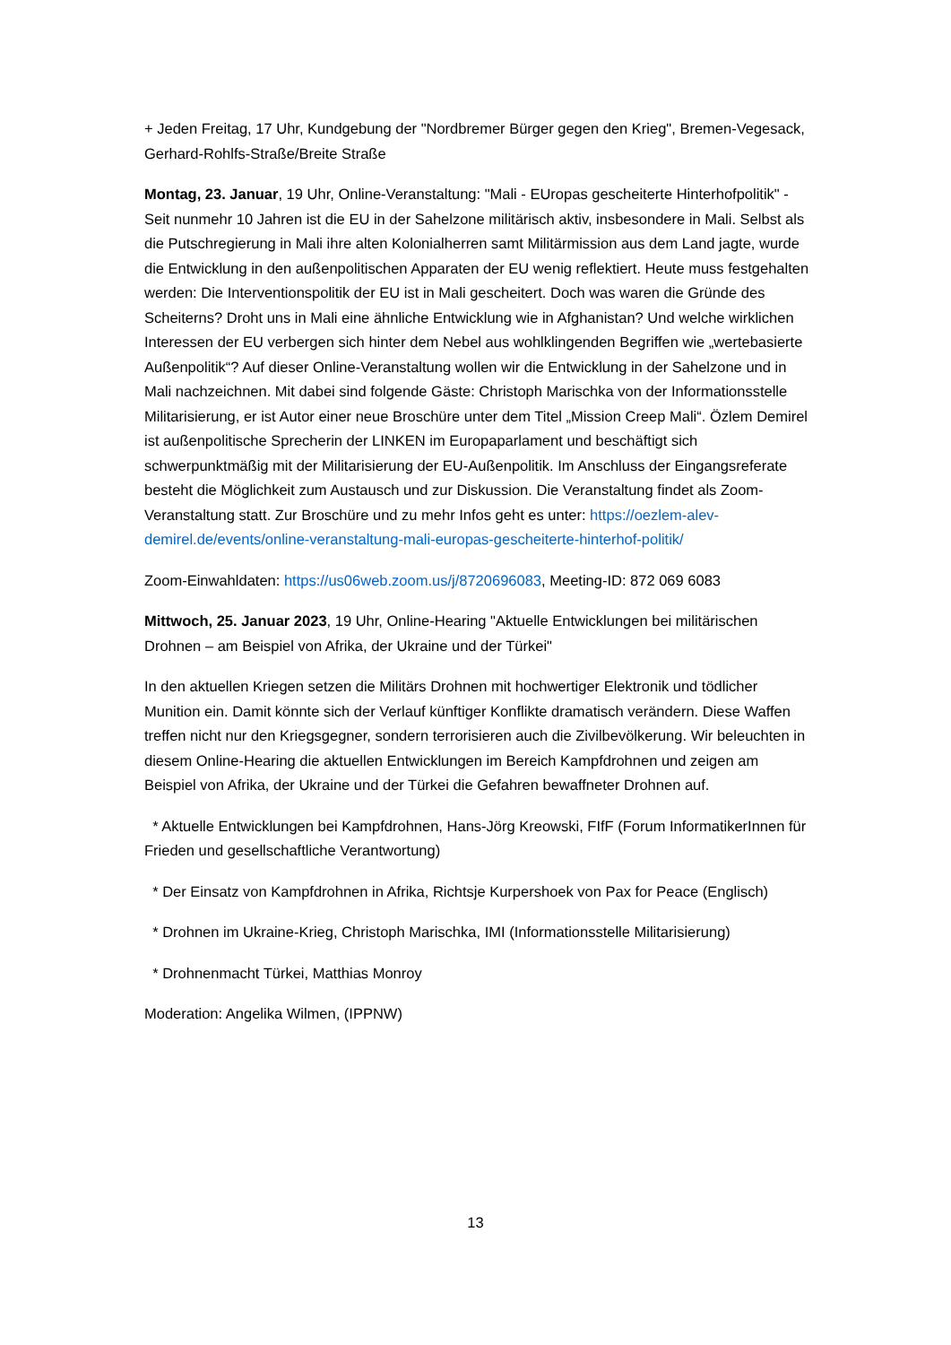+ Jeden Freitag, 17 Uhr, Kundgebung der "Nordbremer Bürger gegen den Krieg", Bremen-Vegesack, Gerhard-Rohlfs-Straße/Breite Straße
Montag, 23. Januar, 19 Uhr, Online-Veranstaltung: "Mali - EUropas gescheiterte Hinterhofpolitik" - Seit nunmehr 10 Jahren ist die EU in der Sahelzone militärisch aktiv, insbesondere in Mali. Selbst als die Putschregierung in Mali ihre alten Kolonialherren samt Militärmission aus dem Land jagte, wurde die Entwicklung in den außenpolitischen Apparaten der EU wenig reflektiert. Heute muss festgehalten werden: Die Interventionspolitik der EU ist in Mali gescheitert. Doch was waren die Gründe des Scheiterns? Droht uns in Mali eine ähnliche Entwicklung wie in Afghanistan? Und welche wirklichen Interessen der EU verbergen sich hinter dem Nebel aus wohlklingenden Begriffen wie „wertebasierte Außenpolitik“? Auf dieser Online-Veranstaltung wollen wir die Entwicklung in der Sahelzone und in Mali nachzeichnen. Mit dabei sind folgende Gäste: Christoph Marischka von der Informationsstelle Militarisierung, er ist Autor einer neue Broschüre unter dem Titel „Mission Creep Mali“. Özlem Demirel ist außenpolitische Sprecherin der LINKEN im Europaparlament und beschäftigt sich schwerpunktmäßig mit der Militarisierung der EU-Außenpolitik. Im Anschluss der Eingangsreferate besteht die Möglichkeit zum Austausch und zur Diskussion. Die Veranstaltung findet als Zoom-Veranstaltung statt. Zur Broschüre und zu mehr Infos geht es unter: https://oezlem-alev-demirel.de/events/online-veranstaltung-mali-europas-gescheiterte-hinterhof-politik/
Zoom-Einwahldaten: https://us06web.zoom.us/j/8720696083, Meeting-ID: 872 069 6083
Mittwoch, 25. Januar 2023, 19 Uhr, Online-Hearing "Aktuelle Entwicklungen bei militärischen Drohnen – am Beispiel von Afrika, der Ukraine und der Türkei"
In den aktuellen Kriegen setzen die Militärs Drohnen mit hochwertiger Elektronik und tödlicher Munition ein. Damit könnte sich der Verlauf künftiger Konflikte dramatisch verändern. Diese Waffen treffen nicht nur den Kriegsgegner, sondern terrorisieren auch die Zivilbevölkerung. Wir beleuchten in diesem Online-Hearing die aktuellen Entwicklungen im Bereich Kampfdrohnen und zeigen am Beispiel von Afrika, der Ukraine und der Türkei die Gefahren bewaffneter Drohnen auf.
* Aktuelle Entwicklungen bei Kampfdrohnen, Hans-Jörg Kreowski, FIfF (Forum InformatikerInnen für Frieden und gesellschaftliche Verantwortung)
* Der Einsatz von Kampfdrohnen in Afrika, Richtsje Kurpershoek von Pax for Peace (Englisch)
* Drohnen im Ukraine-Krieg, Christoph Marischka, IMI (Informationsstelle Militarisierung)
* Drohnenmacht Türkei, Matthias Monroy
Moderation: Angelika Wilmen, (IPPNW)
13